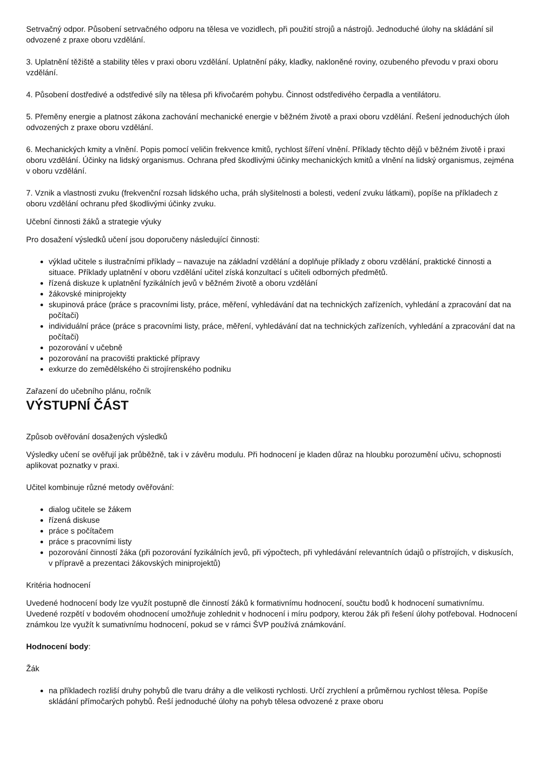Setrvačný odpor. Působení setrvačného odporu na tělesa ve vozidlech, při použití strojů a nástrojů. Jednoduché úlohy na skládání sil odvozené z praxe oboru vzdělání.
3. Uplatnění těžiště a stability těles v praxi oboru vzdělání. Uplatnění páky, kladky, nakloněné roviny, ozubeného převodu v praxi oboru vzdělání.
4. Působení dostředivé a odstředivé síly na tělesa při křivočarém pohybu. Činnost odstředivého čerpadla a ventilátoru.
5. Přeměny energie a platnost zákona zachování mechanické energie v běžném životě a praxi oboru vzdělání. Řešení jednoduchých úloh odvozených z praxe oboru vzdělání.
6. Mechanických kmity a vlnění. Popis pomocí veličin frekvence kmitů, rychlost šíření vlnění. Příklady těchto dějů v běžném životě i praxi oboru vzdělání. Účinky na lidský organismus. Ochrana před škodlivými účinky mechanických kmitů a vlnění na lidský organismus, zejména v oboru vzdělání.
7. Vznik a vlastnosti zvuku (frekvenční rozsah lidského ucha, práh slyšitelnosti a bolesti, vedení zvuku látkami), popíše na příkladech z oboru vzdělání ochranu před škodlivými účinky zvuku.
Učební činnosti žáků a strategie výuky
Pro dosažení výsledků učení jsou doporučeny následující činnosti:
výklad učitele s ilustračními příklady – navazuje na základní vzdělání a doplňuje příklady z oboru vzdělání, praktické činnosti a situace. Příklady uplatnění v oboru vzdělání učitel získá konzultací s učiteli odborných předmětů.
řízená diskuze k uplatnění fyzikálních jevů v běžném životě a oboru vzdělání
žákovské miniprojekty
skupinová práce (práce s pracovními listy, práce, měření, vyhledávání dat na technických zařízeních, vyhledání a zpracování dat na počítači)
individuální práce (práce s pracovními listy, práce, měření, vyhledávání dat na technických zařízeních, vyhledání a zpracování dat na počítači)
pozorování v učebně
pozorování na pracovišti praktické přípravy
exkurze do zemědělského či strojírenského podniku
Zařazení do učebního plánu, ročník
VÝSTUPNÍ ČÁST
Způsob ověřování dosažených výsledků
Výsledky učení se ověřují jak průběžně, tak i v závěru modulu. Při hodnocení je kladen důraz na hloubku porozumění učivu, schopnosti aplikovat poznatky v praxi.
Učitel kombinuje různé metody ověřování:
dialog učitele se žákem
řízená diskuse
práce s počítačem
práce s pracovními listy
pozorování činností žáka (při pozorování fyzikálních jevů, při výpočtech, při vyhledávání relevantních údajů o přístrojích, v diskusích, v přípravě a prezentaci žákovských miniprojektů)
Kritéria hodnocení
Uvedené hodnocení body lze využít postupně dle činností žáků k formativnímu hodnocení, součtu bodů k hodnocení sumativnímu. Uvedené rozpětí v bodovém ohodnocení umožňuje zohlednit v hodnocení i míru podpory, kterou žák při řešení úlohy potřeboval. Hodnocení známkou lze využít k sumativnímu hodnocení, pokud se v rámci ŠVP používá známkování.
Hodnocení body:
Žák
na příkladech rozliší druhy pohybů dle tvaru dráhy a dle velikosti rychlosti. Určí zrychlení a průměrnou rychlost tělesa. Popíše skládání přímočarých pohybů. Řeší jednoduché úlohy na pohyb tělesa odvozené z praxe oboru